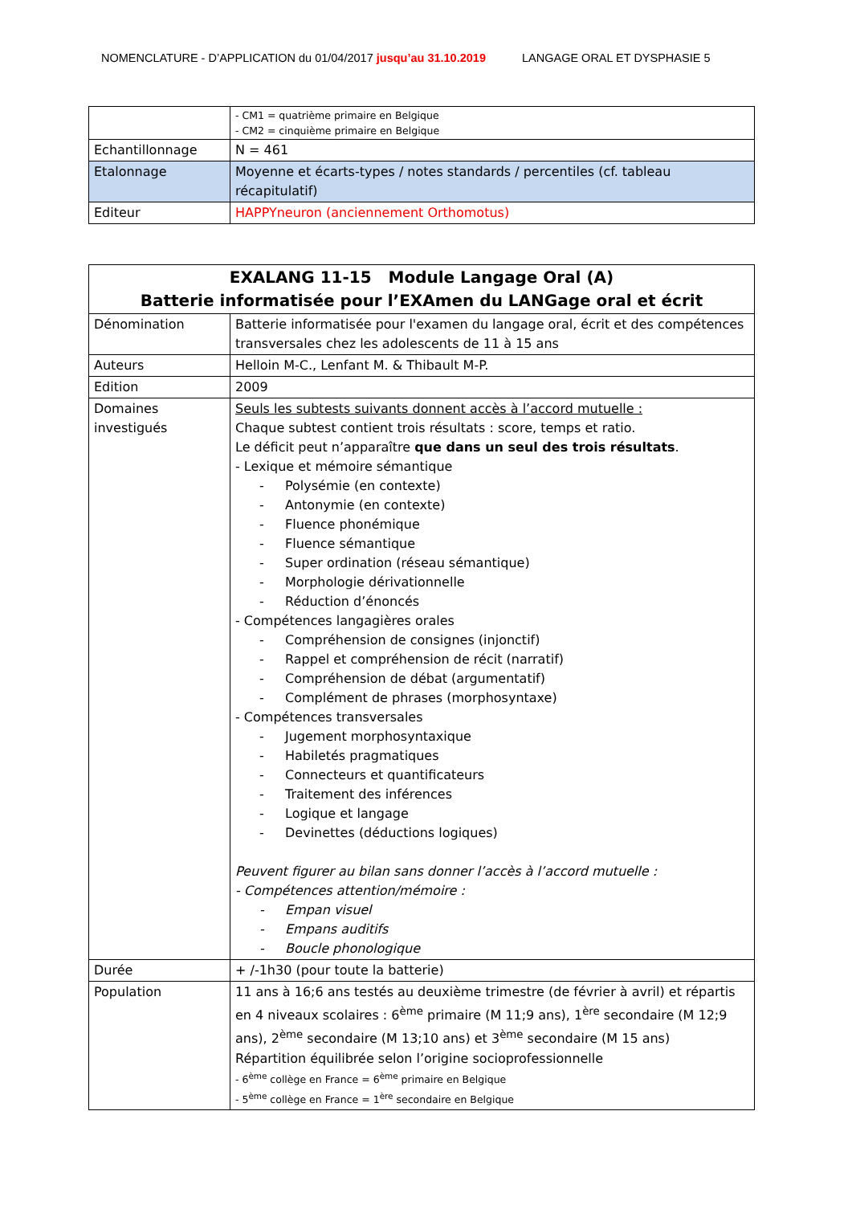NOMENCLATURE - D’APPLICATION du 01/04/2017 jusqu’au 31.10.2019 LANGAGE ORAL ET DYSPHASIE 5
| | - CM1 = quatrième primaire en Belgique - CM2 = cinquième primaire en Belgique |
| Echantillonnage | N = 461 |
| Etalonnage | Moyenne et écarts-types / notes standards / percentiles (cf. tableau récapitulatif) |
| Editeur | HAPPYneuron (anciennement Orthomotus) |
| EXALANG 11-15 Module Langage Oral (A) Batterie informatisée pour l’EXAmen du LANGage oral et écrit | |
| Dénomination | Batterie informatisée pour l'examen du langage oral, écrit et des compétences transversales chez les adolescents de 11 à 15 ans |
| Auteurs | Helloin M-C., Lenfant M. & Thibault M-P. |
| Edition | 2009 |
| Domaines investigués | Seuls les subtests suivants donnent accès à l’accord mutuelle : Chaque subtest contient trois résultats : score, temps et ratio. Le déficit peut n’apparaître que dans un seul des trois résultats . - Lexique et mémoire sémantique - Polysémie (en contexte) - Antonymie (en contexte) - Fluence phonémique - Fluence sémantique - Super ordination (réseau sémantique) - Morphologie dérivationnelle - Réduction d’énoncés - Compétences langagières orales - Compréhension de consignes (injonctif) - Rappel et compréhension de récit (narratif) - Compréhension de débat (argumentatif) - Complément de phrases (morphosyntaxe) - Compétences transversales - Jugement morphosyntaxique - Habiletés pragmatiques - Connecteurs et quantificateurs - Traitement des inférences - Logique et langage - Devinettes (déductions logiques) Peuvent figurer au bilan sans donner l’accès à l’accord mutuelle : - Compétences attention/mémoire : - Empan visuel - Empans auditifs - Boucle phonologique |
| Durée | + /-1h30 (pour toute la batterie) |
| Population | 11 ans à 16;6 ans testés au deuxième trimestre (de février à avril) et répartis en 4 niveaux scolaires : 6<sup>ème</sup> primaire (M 11;9 ans), 1<sup>ère</sup> secondaire (M 12;9 ans), 2<sup>ème</sup> secondaire (M 13;10 ans) et 3<sup>ème</sup> secondaire (M 15 ans) Répartition équilibrée selon l’origine socioprofessionnelle - 6<sup>ème</sup> collège en France = 6<sup>ème</sup> primaire en Belgique - 5<sup>ème</sup> collège en France = 1<sup>ère</sup> secondaire en Belgique |